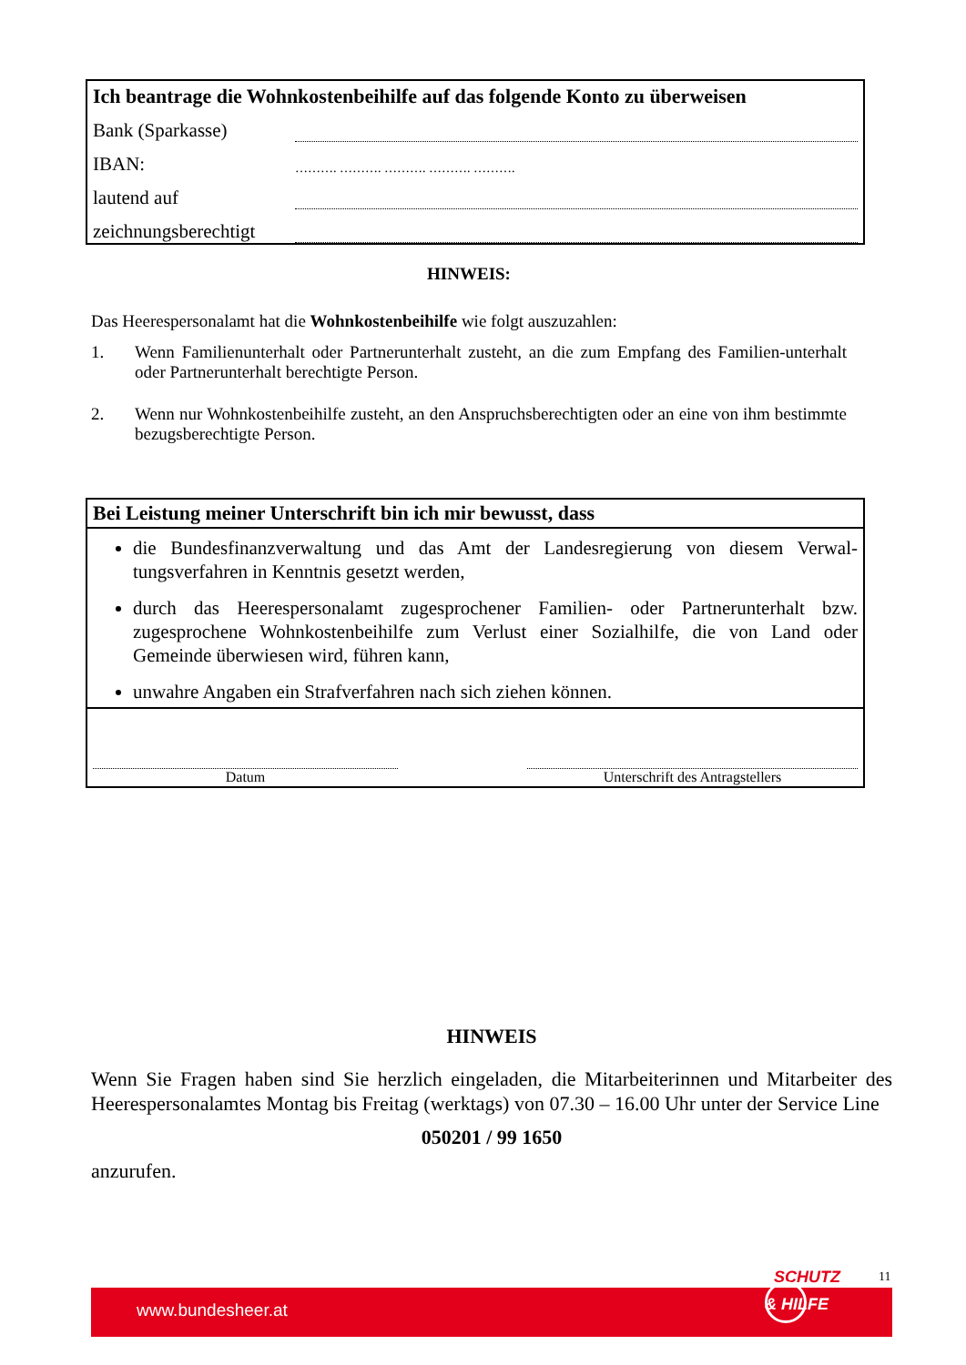| Ich beantrage die Wohnkostenbeihilfe auf das folgende Konto zu überweisen | |
| Bank (Sparkasse) | |
| IBAN: | ………. ………. ………. ………. ………. |
| lautend auf | |
| zeichnungsberechtigt | |
HINWEIS:
Das Heerespersonalamt hat die Wohnkostenbeihilfe wie folgt auszuzahlen:
1. Wenn Familienunterhalt oder Partnerunterhalt zusteht, an die zum Empfang des Familien-unterhalt oder Partnerunterhalt berechtigte Person.
2. Wenn nur Wohnkostenbeihilfe zusteht, an den Anspruchsberechtigten oder an eine von ihm bestimmte bezugsberechtigte Person.
Bei Leistung meiner Unterschrift bin ich mir bewusst, dass
die Bundesfinanzverwaltung und das Amt der Landesregierung von diesem Verwal-tungsverfahren in Kenntnis gesetzt werden,
durch das Heerespersonalamt zugesprochener Familien- oder Partnerunterhalt bzw. zugesprochene Wohnkostenbeihilfe zum Verlust einer Sozialhilfe, die von Land oder Gemeinde überwiesen wird, führen kann,
unwahre Angaben ein Strafverfahren nach sich ziehen können.
Datum
Unterschrift des Antragstellers
HINWEIS
Wenn Sie Fragen haben sind Sie herzlich eingeladen, die Mitarbeiterinnen und Mitarbeiter des Heerespersonalamtes Montag bis Freitag (werktags) von 07.30 – 16.00 Uhr unter der Service Line
050201 / 99 1650
anzurufen.
SCHUTZ 11
www.bundesheer.at & HILFE